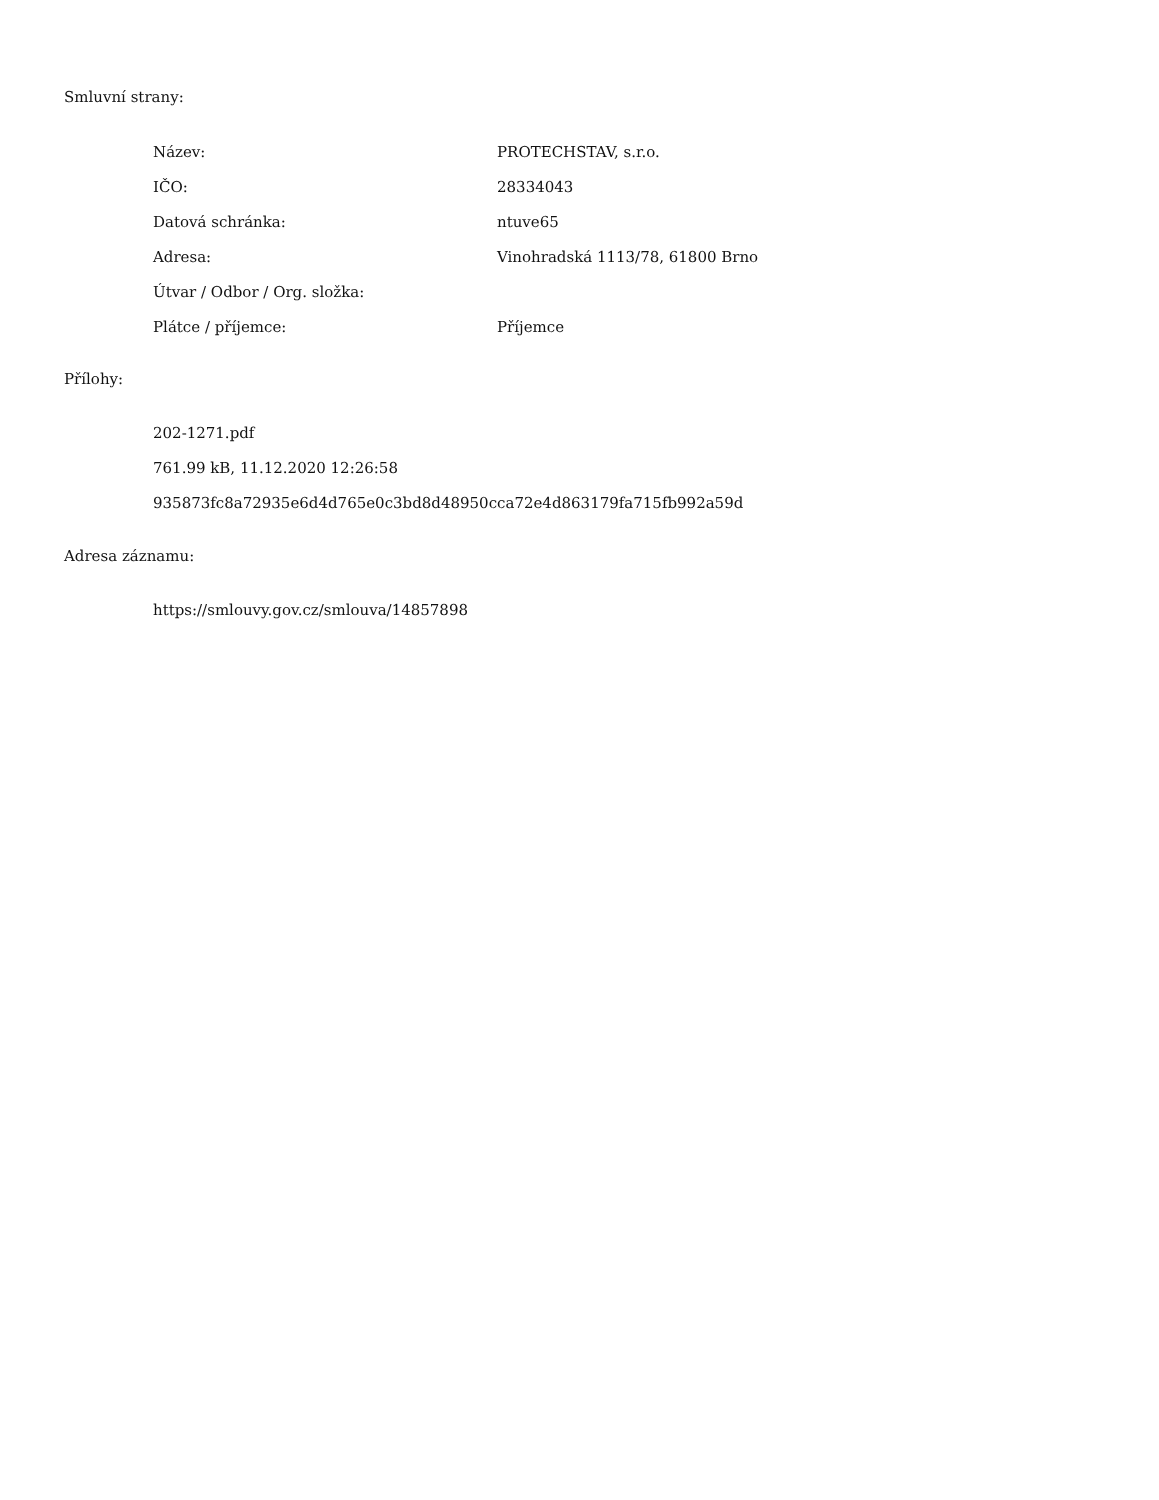Smluvní strany:
| Název: | PROTECHSTAV, s.r.o. |
| IČO: | 28334043 |
| Datová schránka: | ntuve65 |
| Adresa: | Vinohradská 1113/78, 61800 Brno |
| Útvar / Odbor / Org. složka: | |
| Plátce / příjemce: | Příjemce |
Přílohy:
202-1271.pdf
761.99 kB, 11.12.2020 12:26:58
935873fc8a72935e6d4d765e0c3bd8d48950cca72e4d863179fa715fb992a59d
Adresa záznamu:
https://smlouvy.gov.cz/smlouva/14857898